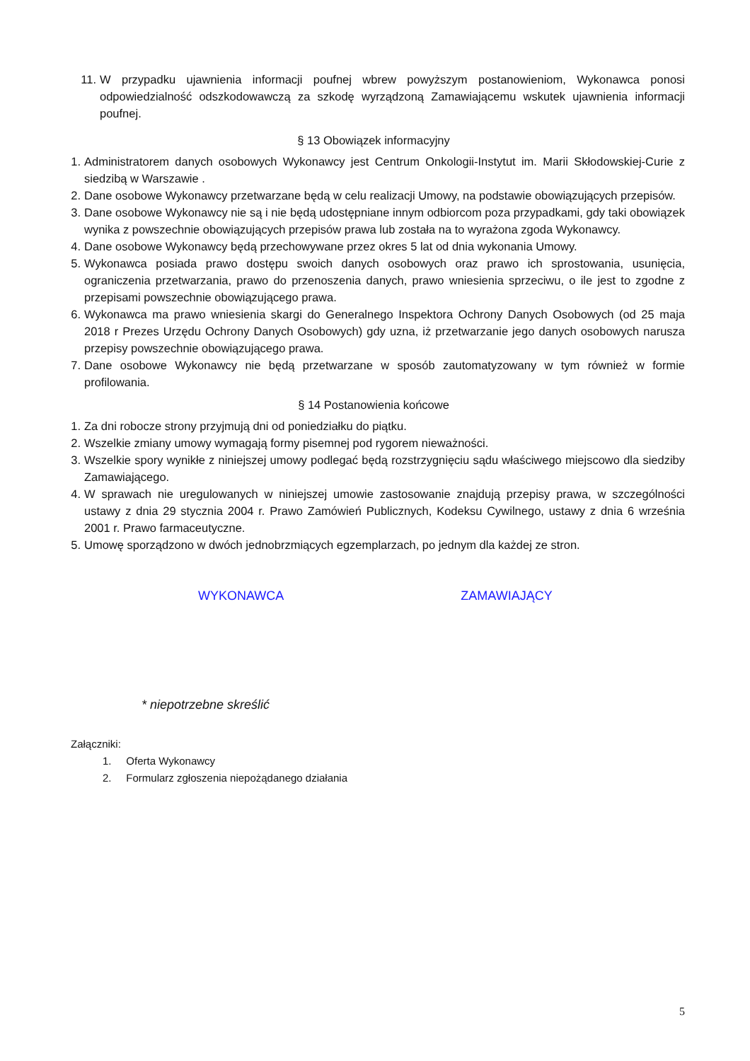11. W przypadku ujawnienia informacji poufnej wbrew powyższym postanowieniom, Wykonawca ponosi odpowiedzialność odszkodowawczą za szkodę wyrządzoną Zamawiającemu wskutek ujawnienia informacji poufnej.
§ 13 Obowiązek informacyjny
1. Administratorem danych osobowych Wykonawcy jest Centrum Onkologii-Instytut im. Marii Skłodowskiej-Curie z siedzibą w Warszawie .
2. Dane osobowe Wykonawcy przetwarzane będą w celu realizacji Umowy, na podstawie obowiązujących przepisów.
3. Dane osobowe Wykonawcy nie są i nie będą udostępniane innym odbiorcom poza przypadkami, gdy taki obowiązek wynika z powszechnie obowiązujących przepisów prawa lub została na to wyrażona zgoda Wykonawcy.
4. Dane osobowe Wykonawcy będą przechowywane przez okres 5 lat od dnia wykonania Umowy.
5. Wykonawca posiada prawo dostępu swoich danych osobowych oraz prawo ich sprostowania, usunięcia, ograniczenia przetwarzania, prawo do przenoszenia danych, prawo wniesienia sprzeciwu, o ile jest to zgodne z przepisami powszechnie obowiązującego prawa.
6. Wykonawca ma prawo wniesienia skargi do Generalnego Inspektora Ochrony Danych Osobowych (od 25 maja 2018 r Prezes Urzędu Ochrony Danych Osobowych) gdy uzna, iż przetwarzanie jego danych osobowych narusza przepisy powszechnie obowiązującego prawa.
7. Dane osobowe Wykonawcy nie będą przetwarzane w sposób zautomatyzowany w tym również w formie profilowania.
§ 14 Postanowienia końcowe
1. Za dni robocze strony przyjmują dni od poniedziałku do piątku.
2. Wszelkie zmiany umowy wymagają formy pisemnej pod rygorem nieważności.
3. Wszelkie spory wynikłe z niniejszej umowy podlegać będą rozstrzygnięciu sądu właściwego miejscowo dla siedziby Zamawiającego.
4. W sprawach nie uregulowanych w niniejszej umowie zastosowanie znajdują przepisy prawa, w szczególności ustawy z dnia 29 stycznia 2004 r. Prawo Zamówień Publicznych, Kodeksu Cywilnego, ustawy z dnia 6 września 2001 r. Prawo farmaceutyczne.
5. Umowę sporządzono w dwóch jednobrzmiących egzemplarzach, po jednym dla każdej ze stron.
WYKONAWCA ZAMAWIAJĄCY
* niepotrzebne skreślić
Załączniki:
1. Oferta Wykonawcy
2. Formularz zgłoszenia niepożądanego działania
5